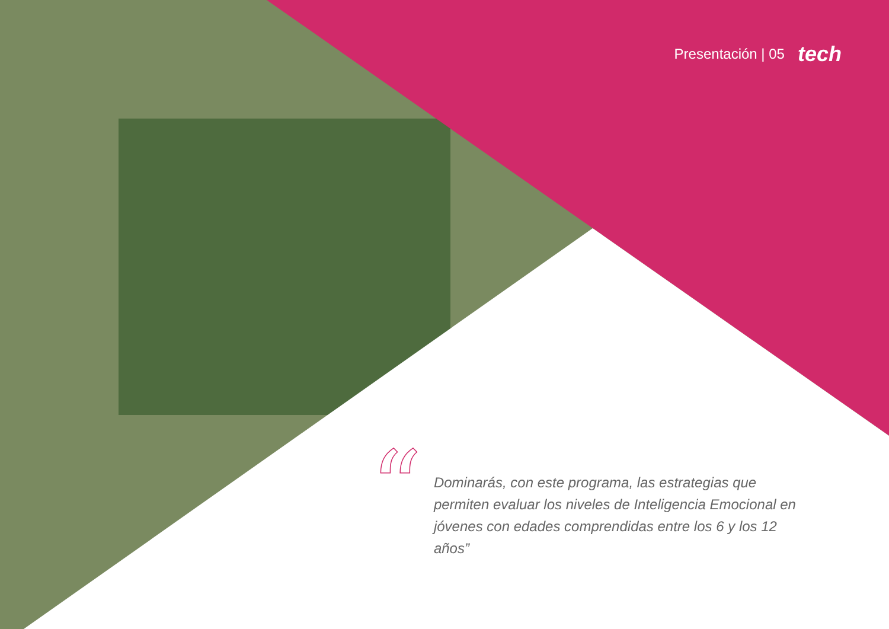Presentación | 05 tech
“
Dominarás, con este programa, las estrategias que permiten evaluar los niveles de Inteligencia Emocional en jóvenes con edades comprendidas entre los 6 y los 12 años”